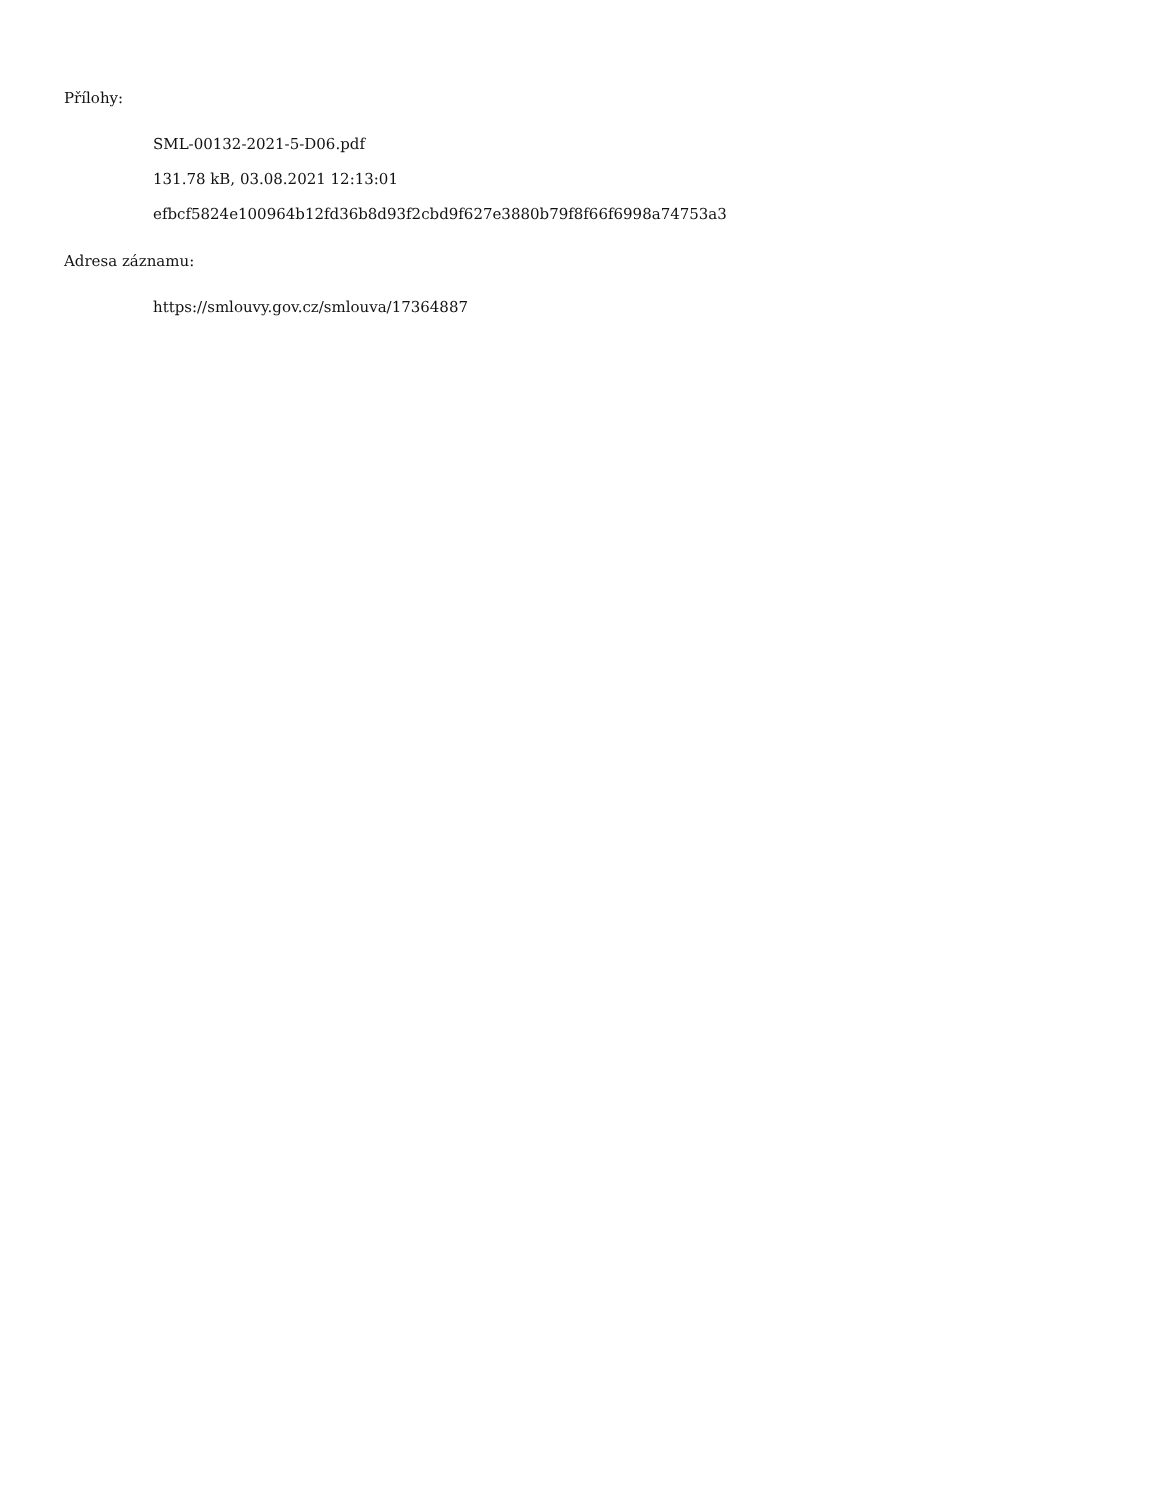Přílohy:
SML-00132-2021-5-D06.pdf
131.78 kB, 03.08.2021 12:13:01
efbcf5824e100964b12fd36b8d93f2cbd9f627e3880b79f8f66f6998a74753a3
Adresa záznamu:
https://smlouvy.gov.cz/smlouva/17364887